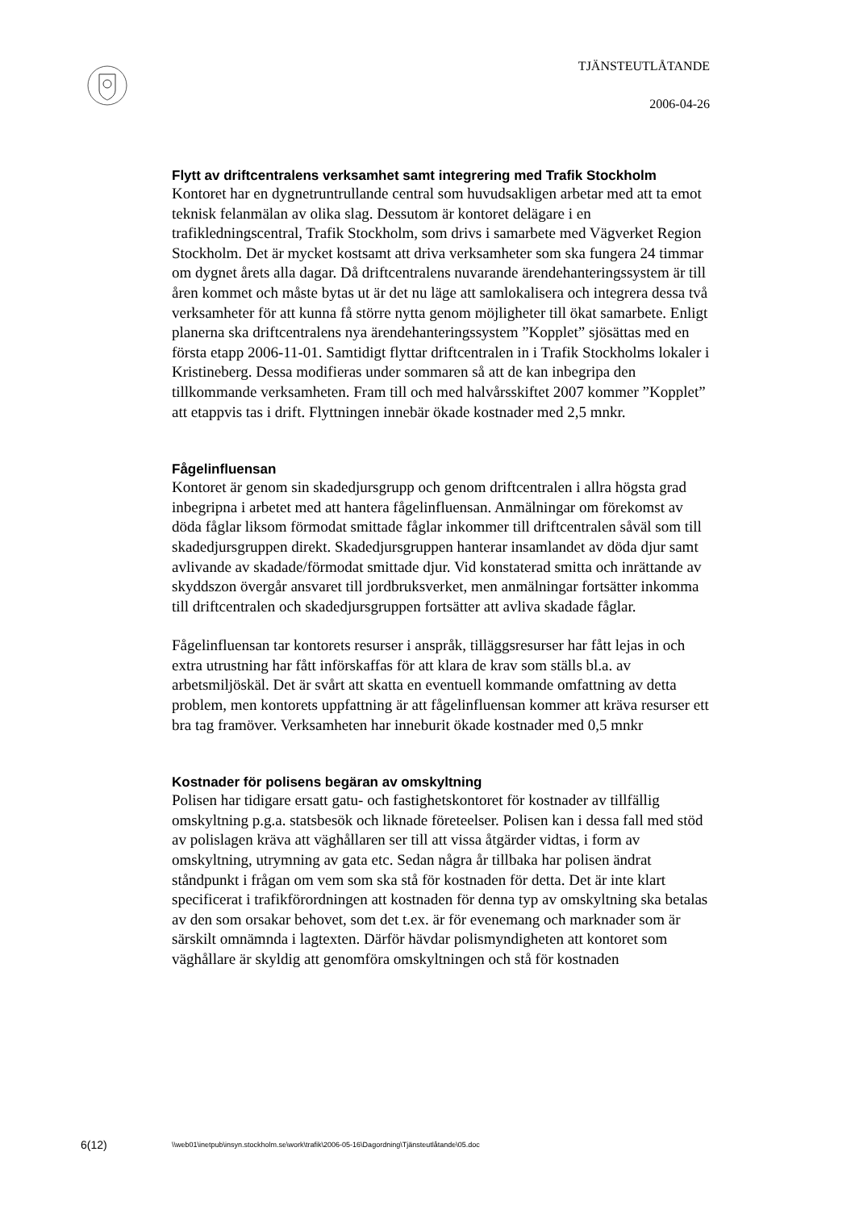TJÄNSTEUTLÅTANDE
2006-04-26
Flytt av driftcentralens verksamhet samt integrering med Trafik Stockholm
Kontoret har en dygnetruntrullande central som huvudsakligen arbetar med att ta emot teknisk felanmälan av olika slag. Dessutom är kontoret delägare i en trafikledningscentral, Trafik Stockholm, som drivs i samarbete med Vägverket Region Stockholm. Det är mycket kostsamt att driva verksamheter som ska fungera 24 timmar om dygnet årets alla dagar. Då driftcentralens nuvarande ärendehanteringssystem är till åren kommet och måste bytas ut är det nu läge att samlokalisera och integrera dessa två verksamheter för att kunna få större nytta genom möjligheter till ökat samarbete. Enligt planerna ska driftcentralens nya ärendehanteringssystem ”Kopplet” sjösättas med en första etapp 2006-11-01. Samtidigt flyttar driftcentralen in i Trafik Stockholms lokaler i Kristineberg. Dessa modifieras under sommaren så att de kan inbegripa den tillkommande verksamheten. Fram till och med halvårsskiftet 2007 kommer ”Kopplet” att etappvis tas i drift. Flyttningen innebär ökade kostnader med 2,5 mnkr.
Fågelinfluensan
Kontoret är genom sin skadedjursgrupp och genom driftcentralen i allra högsta grad inbegripna i arbetet med att hantera fågelinfluensan. Anmälningar om förekomst av döda fåglar liksom förmodat smittade fåglar inkommer till driftcentralen såväl som till skadedjursgruppen direkt. Skadedjursgruppen hanterar insamlandet av döda djur samt avlivande av skadade/förmodat smittade djur. Vid konstaterad smitta och inrättande av skyddszon övergår ansvaret till jordbruksverket, men anmälningar fortsätter inkomma till driftcentralen och skadedjursgruppen fortsätter att avliva skadade fåglar.
Fågelinfluensan tar kontorets resurser i anspråk, tilläggsresurser har fått lejas in och extra utrustning har fått införskaffas för att klara de krav som ställs bl.a. av arbetsmiljöskäl. Det är svårt att skatta en eventuell kommande omfattning av detta problem, men kontorets uppfattning är att fågelinfluensan kommer att kräva resurser ett bra tag framöver. Verksamheten har inneburit ökade kostnader med 0,5 mnkr
Kostnader för polisens begäran av omskyltning
Polisen har tidigare ersatt gatu- och fastighetskontoret för kostnader av tillfällig omskyltning p.g.a. statsbesök och liknade företeelser. Polisen kan i dessa fall med stöd av polislagen kräva att väghållaren ser till att vissa åtgärder vidtas, i form av omskyltning, utrymning av gata etc. Sedan några år tillbaka har polisen ändrat ståndpunkt i frågan om vem som ska stå för kostnaden för detta. Det är inte klart specificerat i trafikförordningen att kostnaden för denna typ av omskyltning ska betalas av den som orsakar behovet, som det t.ex. är för evenemang och marknader som är särskilt omnämnda i lagtexten. Därför hävdar polismyndigheten att kontoret som väghållare är skyldig att genomföra omskyltningen och stå för kostnaden
6(12)
\\web01\inetpub\insyn.stockholm.se\work\trafik\2006-05-16\Dagordning\Tjänsteutlåtande\05.doc